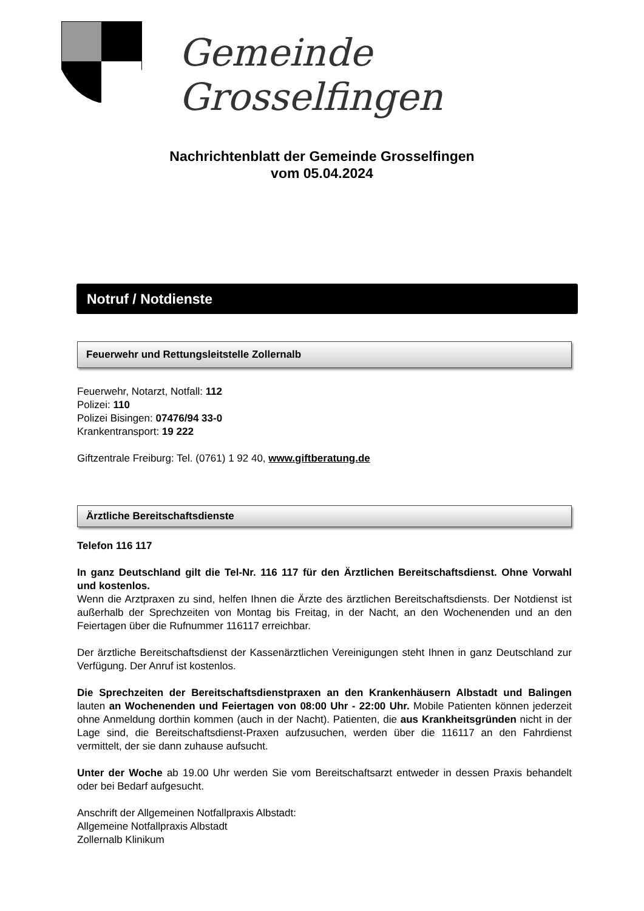Gemeinde Grosselfingen
Nachrichtenblatt der Gemeinde Grosselfingen
vom 05.04.2024
Notruf / Notdienste
Feuerwehr und Rettungsleitstelle Zollernalb
Feuerwehr, Notarzt, Notfall: 112
Polizei: 110
Polizei Bisingen: 07476/94 33-0
Krankentransport: 19 222
Giftzentrale Freiburg: Tel. (0761) 1 92 40, www.giftberatung.de
Ärztliche Bereitschaftsdienste
Telefon 116 117
In ganz Deutschland gilt die Tel-Nr. 116 117 für den Ärztlichen Bereitschaftsdienst. Ohne Vorwahl und kostenlos.
Wenn die Arztpraxen zu sind, helfen Ihnen die Ärzte des ärztlichen Bereitschaftsdiensts. Der Notdienst ist außerhalb der Sprechzeiten von Montag bis Freitag, in der Nacht, an den Wochenenden und an den Feiertagen über die Rufnummer 116117 erreichbar.
Der ärztliche Bereitschaftsdienst der Kassenärztlichen Vereinigungen steht Ihnen in ganz Deutschland zur Verfügung. Der Anruf ist kostenlos.
Die Sprechzeiten der Bereitschaftsdienstpraxen an den Krankenhäusern Albstadt und Balingen lauten an Wochenenden und Feiertagen von 08:00 Uhr - 22:00 Uhr. Mobile Patienten können jederzeit ohne Anmeldung dorthin kommen (auch in der Nacht). Patienten, die aus Krankheitsgründen nicht in der Lage sind, die Bereitschaftsdienst-Praxen aufzusuchen, werden über die 116117 an den Fahrdienst vermittelt, der sie dann zuhause aufsucht.
Unter der Woche ab 19.00 Uhr werden Sie vom Bereitschaftsarzt entweder in dessen Praxis behandelt oder bei Bedarf aufgesucht.
Anschrift der Allgemeinen Notfallpraxis Albstadt:
Allgemeine Notfallpraxis Albstadt
Zollernalb Klinikum